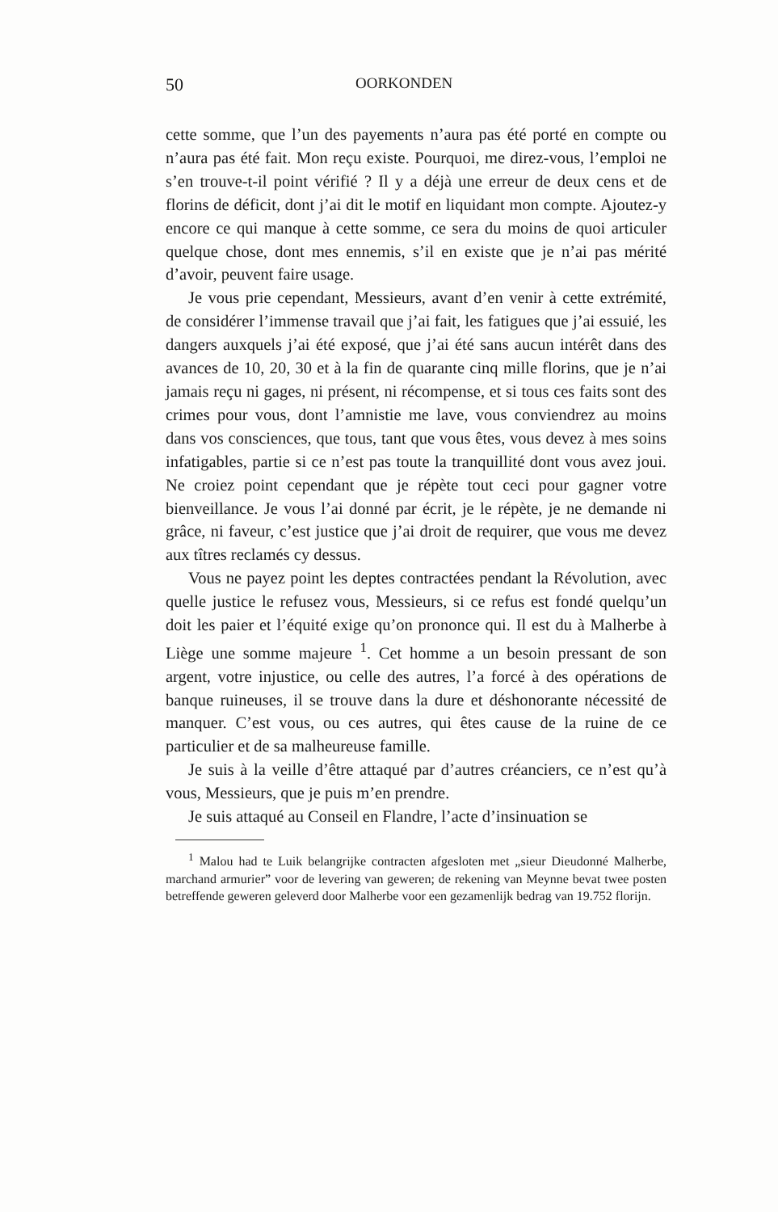50 OORKONDEN
cette somme, que l’un des payements n’aura pas été porté en compte ou n’aura pas été fait. Mon reçu existe. Pourquoi, me direz-vous, l’emploi ne s’en trouve-t-il point vérifié ? Il y a déjà une erreur de deux cens et de florins de déficit, dont j’ai dit le motif en liquidant mon compte. Ajoutez-y encore ce qui manque à cette somme, ce sera du moins de quoi articuler quelque chose, dont mes ennemis, s’il en existe que je n’ai pas mérité d’avoir, peuvent faire usage.
Je vous prie cependant, Messieurs, avant d’en venir à cette extrémité, de considérer l’immense travail que j’ai fait, les fatigues que j’ai essuié, les dangers auxquels j’ai été exposé, que j’ai été sans aucun intérêt dans des avances de 10, 20, 30 et à la fin de quarante cinq mille florins, que je n’ai jamais reçu ni gages, ni présent, ni récompense, et si tous ces faits sont des crimes pour vous, dont l’amnistie me lave, vous conviendrez au moins dans vos consciences, que tous, tant que vous êtes, vous devez à mes soins infatigables, partie si ce n’est pas toute la tranquillité dont vous avez joui. Ne croiez point cependant que je répète tout ceci pour gagner votre bienveillance. Je vous l’ai donné par écrit, je le répète, je ne demande ni grâce, ni faveur, c’est justice que j’ai droit de requirer, que vous me devez aux tîtres reclamés cy dessus.
Vous ne payez point les deptes contractées pendant la Révolution, avec quelle justice le refusez vous, Messieurs, si ce refus est fondé quelqu’un doit les paier et l’équité exige qu’on prononce qui. Il est du à Malherbe à Liège une somme majeure <sup>1</sup>. Cet homme a un besoin pressant de son argent, votre injustice, ou celle des autres, l’a forcé à des opérations de banque ruineuses, il se trouve dans la dure et déshonorante nécessité de manquer. C’est vous, ou ces autres, qui êtes cause de la ruine de ce particulier et de sa malheureuse famille.
Je suis à la veille d’être attaqué par d’autres créanciers, ce n’est qu’à vous, Messieurs, que je puis m’en prendre.
Je suis attaqué au Conseil en Flandre, l’acte d’insinuation se
<sup>1</sup> Malou had te Luik belangrijke contracten afgesloten met „sieur Dieudonné Malherbe, marchand armurier” voor de levering van geweren; de rekening van Meynne bevat twee posten betreffende geweren geleverd door Malherbe voor een gezamenlijk bedrag van 19.752 florijn.